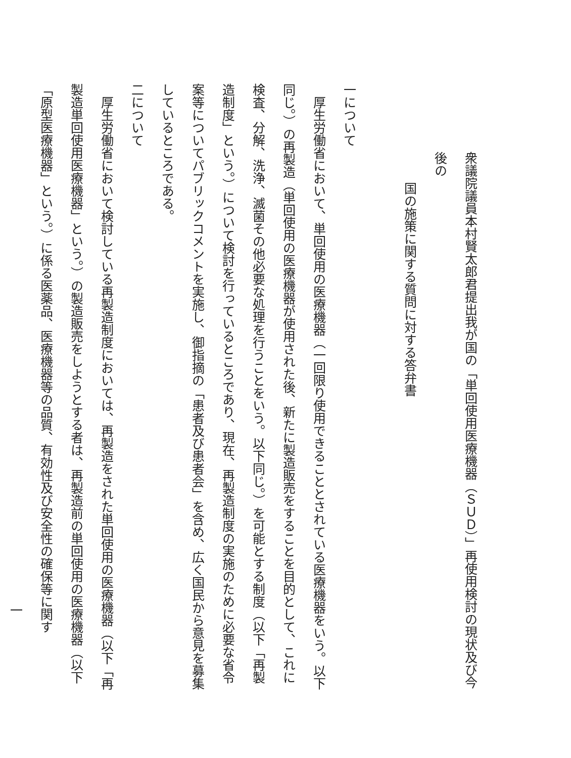衆議院議員本村賢太郎君提出我が国の「単回使用医療機器（ＳＵＤ）」再使用検討の現状及び今後の
国の施策に関する質問に対する答弁書
　
一について
　厚生労働省において、単回使用の医療機器（一回限り使用できることとされている医療機器をいう。以下同じ。）の再製造（単回使用の医療機器が使用された後、新たに製造販売をすることを目的として、これに検査、分解、洗浄、滅菌その他必要な処理を行うことをいう。以下同じ。）を可能とする制度（以下「再製造制度」という。）について検討を行っているところであり、現在、再製造制度の実施のために必要な省令案等についてパブリックコメントを実施し、御指摘の「患者及び患者会」を含め、広く国民から意見を募集しているところである。
二について
　厚生労働省において検討している再製造制度においては、再製造をされた単回使用の医療機器（以下「再製造単回使用医療機器」という。）の製造販売をしようとする者は、再製造前の単回使用の医療機器（以下「原型医療機器」という。）に係る医薬品、医療機器等の品質、有効性及び安全性の確保等に関す
一